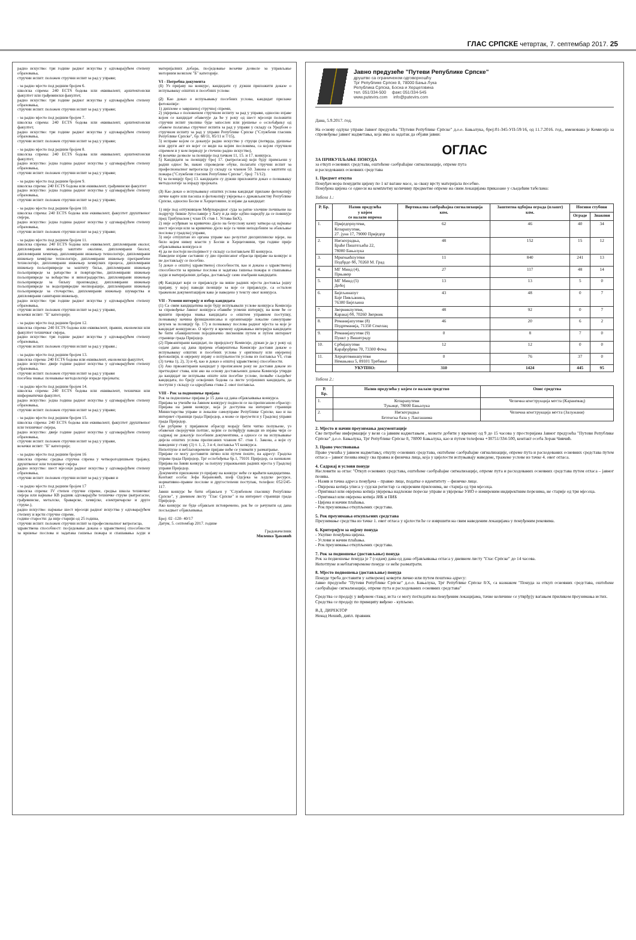ГЛАС СРПСКЕ четвртак, 7. септембар 2017. 25
радно искуство: три године радног искуства у одговарајућем степену образовања,
стручни испит: положен стручни испит за рад у управи;
- за радно мјесто под редним бројем 6.
школска спрема: 240 ECTS бодова или еквивалент, архитектонски факултет или грађевински факултет,
радно искуство: три године радног искуства у одговарајућем степену образовања,
стручни испит: положен стручни испит за рад у управи;
- за радно мјесто под редним бројем 7.
школска спрема: 240 ECTS бодова или еквивалент, архитектонски факултет,
радно искуство: три године радног искуства у одговарајућем степену образовања,
стручни испит: положен стручни испит за рад у управи;
- за радно мјесто под редним бројем 8.
школска спрема: 240 ECTS бодова или еквивалент, архитектонски факултет,
радно искуство: једна година радног искуства у одговарајућем степену образовања,
стручни испит: положен стручни испит за рад у управи;
- за радно мјесто под редним бројем 9.
школска спрема: 240 ECTS бодова или еквивалент, грађевински факултет
радно искуство: једна година радног искуства у одговарајућем степену образовања,
стручни испит: положен стручни испит за рад у управи;
- за радно мјесто под редним бројем 10.
школска спрема: 240 ECTS бодова или еквивалент, факултет друштвеног смјера,
радно искуство: једна година радног искуства у одговарајућем степену образовања,
стручни испит: положен стручни испит за рад у управи;
- за радно мјесто под редним бројем 11.
школска спрема: 240 ECTS бодова или еквивалент, дипломирани еколог, дипломирани инжењер заштите околине, дипломирани биолог, дипломирани хемичар, дипломирани инжењер технологије, дипломирани инжењер хемијске технологије, дипломирани инжењер прехрамбене технологије, дипломирани инжењер хемијских процеса, дипломирани инжењер пољопривреде за заштиту биља, дипломирани инжењер пољопривреде за ратарство и повртарство, дипломирани инжењер пољопривреде за воћарство и виноградарство, дипломирани инжењер пољопривреде за биљну производњу, дипломирани инжењер пољопривреде за водопривредне мелиорације, дипломирани инжењер пољопривреде за сточарство, дипломирани инжењер шумарства и дипломирани санитарни инжењер,
радно искуство: три године радног искуства у одговарајућем степену образовања,
стручни испит: положен стручни испит за рад у управи,
возачки испит: "Б" категорије;
- за радно мјесто под редним бројем 12.
школска спрема: 240 ECTS бодова или еквивалент, правни, економски или факултет техничког смјера,
радно искуство: три године радног искуства у одговарајућем степену образовања,
стручни испит: положен стручни испит за рад у управи.;
- за радно мјесто под редним бројем 13.
школска спрема: 240 ECTS бодова или еквивалент, економски факултет,
радно искуство: двије године радног искуства у одговарајућем степену образовања,
стручни испит: положен стручни испит за рад у управи
посебна знања: познавање методологије израде пројеката;
- за радно мјесто под редним бројем 14.
школска спрема: 240 ECTS бодова или еквивалент, технички или информатички факултет,
радно искуство: једна година радног искуства у одговарајућем степену образовања,
стручни испит: положен стручни испит за рад у управи;
- за радно мјесто под редним бројем 15.
школска спрема: 240 ECTS бодова или еквивалент, факултет друштвеног или техничког смјера,
радно искуство: двије године радног искуства у одговарајућем степену образовања,
стручни испит: положен стручни испит за рад у управи,
возачки испит: "Б" категорије;
- за радно мјесто под редним бројем 16
школска спрема: средња стручна спрема у четворогодишњем трајању, друштвеног или техничког смјера
радно искуство: шест мјесеци радног искуства у одговарајућем степену образовања,
стручни испит: положен стручни испит за рад у управи и
- за радно мјесто под редним бројем 17
школска спрема: IV степен стручне спреме, средња школа техничког смјера или најмање КВ радник одговарајуће техничке струке (ватрогасне, грађевинске, металске, браварске, хемијске, електричарске и друге струке.),
радно искуство: најмање шест мјесеци радног искуства у одговарајућем степену и врсти стручне спреме,
године старости: да није старији од 25 година,
стручни испит: положен стручни испит за професионалног ватрогасца,
здравствена способност: посједовање доказа о здравственој способности за вршење послова и задатака гашења пожара и спашавања људи и материјалних добара, посједовање возачке дозволе за управљање моторним возилом "Б" категорије.
VI - Потребна документа
(1) Уз пријаву на конкурс, кандидати су дужни приложити доказе о испуњавању општих и посебних услова:
(2) Као доказ о испуњавању посебних услова, кандидат прилаже фотокопије:
1) дипломе о завршеној стручној спреми,
2) увјерења о положеном стручном испиту за рад у управи, односно изјаве којом се кандидат обавезује да ће у року од шест мјесеци положити стручни испит уколико буде запослен или рјешење о ослобађању од обавезе полагања стручног испита за рад у управи у складу са Уредбом о стручном испиту за рад у управи Републике Српске ("Службени гласник Републике Српске", бр: 68/11, 85/11 и 7/15),
3) исправе којом се доказује радно искуство у струци (потврда, рјешење или други акт из којег се види на којим пословима, са којом стручном спремом и у ком периоду је стечено радно искуство),
4) возачке дозволе за позиције под тачком 11, 15. и 17. конкурса.
5) Кандидати за позицију број 17. (ватрогасац) који буду примљени у радни однос ће, након спроведене обуке, полагати стручни испит за професионалног ватрогасца (у складу са чланом 50. Закона о заштити од пожара ("Службени гласник Републике Српске", број: 71/12).
6) за позицију број 13. кандидати су дужни приложити доказ о познавању методологије за израду пројеката.
(3) Као доказ о испуњавању општих услова кандидат прилаже фотокопију личне карте или пасоша и фотокопију увјерења о држављанству Републике Српске, односно Босне и Херцеговине, и изјаве да кандидат:
1) није под оптужницом Међународног суда за ратне злочине почињене на подручју бивше Југославије у Хагу и да није одбио наредбу да се повинује пред Трибуналом ( члан IX став 1. Устава БиХ),
2) није осуђиван за кривично дјело на безуслову казну затвора од најмање шест мјесеци или за кривично дјело које га чини неподобним за обављање послова у градској управи,
3) није отпуштан из органа управе као резултат дисциплинске мјере, на било којем нивоу власти у Босни и Херцеговини, три године прије објављивања конкурса и
4) да не постоји неспојивост у складу са поглављем III конкурса.
Наведене изјаве саставни су дио прописаног обрасца пријаве на конкурс и не достављају се посебно.
5) доказ о општој здравственој способности, као и доказа о здравственој способности за вршење послова и задатака гашења пожара и спашавања људи и материјалних добара, достављају само изабрани кандидати.
(4) Кандидат који се пријављује на више радних мјеста доставља једну пријаву, у којој наводи позиције за које се пријављује, са осталом траженом документацијом како је наведено у тексту овог конкурса.
VII - Усмени интервју и избор кандидата
(1) Са свим кандидатима који буду испуњавали услове конкурса Комисија за спровођење Јавног конкурса обавиће усмени интервју, на коме ће се вршити провјера знања кандидата о општем управном поступку, познавању начина функционисања и организације локалне самоуправе (изузев за позицију бр. 17) и познавању послова радног мјеста за које је кандидат конкурисао. О мјесту и времену одржавања интервјуа кандидати ће бити обавијештени појединачно писменим путем и путем интернет странице града Приједор.
(2) Првоангирани кандидат, по приједлогу Комисије, дужан је да у року од седам дана од дана пријема обавјештења Комисије достави доказе о испуњавању општих и посебних услова у оригиналу или овјереној фотокопији, и овјерену изјаву о испуњености услова из поглавља VI, став (3) тачка 1), 2), 3) и 4), као и доказ о општој здравственој способности.
(3) Ако првоангирани кандидат у прописаном року не достави доказе из претходног става, или ако на основу достављених доказа Комисија утврди да кандидат не испуњава опште или посебне услове, позваће сљедећег кандидата, по броју освојених бодова са листе успјешних кандидата, да поступи у складу са одредбама става 2. овог поглавља.
VIII - Рок за подношење пријава
Рок за подношење пријава је 15 дана од дана објављивања конкурса.
Пријава за учешће на Јавном конкурсу подноси се на прописаном обрасцу-Пријава на јавни конкурс, која је доступна на интернет страници Министарства управе и локалне самоуправе Републике Српске, као и на интернет страници града Приједор, а може се преузети и у Градској управи града Приједор.
Све рубрике у пријавном обрасцу морају бити читко попуњене, уз обавезан својеручни потпис, којим се потврђују наводи из изјава чији се садржај не доказује посебним документима, а односе се на испуњавање дијела општих услова прописаних чланом 67. став 1. Закона, а који су наведени у ставу (3) т. 1, 2, 3 и 4, поглавља VI конкурса.
Непотпуне и неблаговремене пријаве неће се узимати у разматрање.
Пријаве се могу доставити лично или путем поште, на адресу: Градска управа града Приједор, Трг ослобођења бр.1, 79101 Приједор, са назнаком: Пријава на Јавни конкурс за попуну упражњених радних мјеста у Градској управи Приједор.
Документи приложени уз пријаву на конкурс неће се враћати кандидатима.
Контакт особа: Јефа Керановић, шеф Одсјека за људске ресурсе, нормативно-правне послове и другостепени поступак, телефон: 052/245-117.
Јавни конкурс ће бити објављен у "Службеном гласнику Републике Српске", у дневном листу "Глас Српске" и на интернет страници града Приједор.
Ако конкурс не буде објављен истовремено, рок ће се рачунати од дана посљедњег објављивања.
Број: 02 -120- 40/17
Датум, 5. септембар 2017. године
Градоначелник
Миленко Ђаковић
Јавно предузеће "Путеви Републике Српске"
друштво са ограниченом одговорношћу
Трг Републике Српске 8, 78000 Бања Лука
Република Српска, Босна и Херцеговина
тел. 051/334-500 факс 051/334-545
www.putevirs.com info@putevirs.com
Дана, 5.9.2017. год.
На основу одлуке управе Јавног предузећа "Путеви Републике Српске" д.о.о. Бањалука, број:01-345-УП-59/16, од 11.7.2016. год., именована је Комисија за спровођење јавног надметања, која има за задатак да објави јавни:
ОГЛАС
ЗА ПРИКУПЉАЊЕ ПОНУДА
за откуп основних средстава, оштећене саобраћајне сигнализације, опреме пута
и расходованих основних средстава
1. Предмет откупа
Понуђач мора понудити цијену по 1 кг вагане масе, за сваку врсту материјала посебно.
Понуђена цијена се односи на комплетну количину предметне опреме на свим локацијама приказано у сљедећим табелама:
Табела 1.:
| Р. Бр. | Назив предузећа у којем се налази опрема | Вертикална саобраћајна сигнализација ком. | Заштитна одбојна ограда (плашт) ком. | Носиви стубови | |
| --- | --- | --- | --- | --- | --- |
| | | | | Ограде | Знакови |
| 1. | Приједорпутеви, Козарапутеви, 27. јуна 17, 79000 Приједор | 62 | 46 | 40 | 34 |
| 2. | Нискоградња, Браће Пиштељића 22, 78000 Бањалука | 48 | 152 | 15 | 12 |
| 3. | Мркоњићпутеви Подбрдо бб, 70260 М. Град | 11 | 840 | 241 | 13 |
| 4. | МГ Минд (4), Прњавор | 27 | 117 | 48 | 14 |
| 5. | МГ Минд (5) Добој | 13 | 13 | 5 | 0 |
| 6. | Бијељинапут Баје Пивљанина, 76300 Бијељина | 43 | 48 | 0 | 7 |
| 7. | Зворникпутеви, Каракај бб, 70260 Зворник | 48 | 92 | 0 | 7 |
| 8. | Романијапутеви (8) Подроманија, 71350 Соколац | 46 | 20 | 6 | 2 |
| 9. | Романијапутеви (9) Пункт у Вишеграду | 0 | 8 | 7 | 0 |
| 10. | Србијапутеви Карађорђева 70, 73300 Фоча | 12 | 12 | 0 | 0 |
| 11. | Херцеговинапутеви Немањина 5, 89101 Требиње | 0 | 76 | 37 | 0 |
| | УКУПНО: | 310 | 1424 | 445 | 95 |
Табела 2.:
| Р. Бр. | Назив предузећа у којем се налази средство | Опис средства |
| --- | --- | --- |
| 1. | Козарапутеви Туњице, 78000 Бањалука | Челична конструкција моста (Карановац) |
| 2. | Нискоградња Бетонска база у Лакташима | Челична конструкција моста (Залужани) |
2. Мјесто и начин преузимања документације
Све потребне информације у вези са јавним надметањем , можете добити у времену од 9 до 15 часова у просторијама Јавног предузећа "Путеви Републике Српске" д.о.о. Бањалука, Трг Републике Српске 8, 78000 Бањалука, као и путем телефона +38751/334-500, контакт особа Зоран Чивчић.
3. Право учествовања
Право учешћа у јавном надметању, откупу основних средстава, оштећене саобраћајне сигнализације, опреме пута и расходованих основних средстава путем огласа – јавног позива имају сва правна и физичка лица, која у цијелости испуњавају наведене, тражене услове из тачке 4. овог огласа.
4. Садржај и услови понуде
Насловити за оглас "Откуп основних средстава, оштећене саобраћајне сигнализације, опреме пута и расходованих основних средстава путем огласа – јавног позива.
- Назив и тачна адреса понуђача – правно лице, податке о идентитету – физичко лице.
- Овјерена копија уписа у судски регистар са овјереним прилозима, не старија од три мјесеца.
- Оригинал или овјерена копија увјерења надлежне пореске управе и увјерење УИО о измиреним индиректним порезима, не старије од три мјесеца.
- Оригинал или овјерена копија ЈИБ и ПИБ
- Цијена и начин плаћања.
- Рок преузимања откупљених средстава.
5. Рок преузимања откупљених средстава
Преузимање средства из тачке 1. овог огласа у цјелости ће се извршити на свим наведеним локацијама у понуђеним роковима.
6. Критеријум за оцјену понуда
- Укупно понуђена цијена.
- Услови и начин плаћања.
- Рок преузимања откупљених средстава.
7. Рок за подношење (достављање) понуда
Рок за подношење понуда је 7 (седам) дана од дана објављивања огласа у дневном листу "Глас Српске" до 14 часова.
Непотпуне и неблаговремене понуде се неће разматрати.
8. Мјесто подношења (достављање) понуда
Понуде треба доставити у затвореној коверти лично или путем поштена адресу:
Јавно предузеће "Путеви Републике Српске" д.о.о. Бањалука, Трг Републике Српске 8/X, са назнаком "Понуда за откуп основних средстава, оштећене саобраћајне сигнализације, опреме пута и расходованих основних средстава"
Средства се продају у виђеном стању, иста се могу погледати на понуђеним локацијама, тачне количине се утврђују вагањем приликом преузимања истих.
Средства се продају по принципу виђено - купљено.
В.Д. ДИРЕКТОР
Ненад Нешић, дипл. правник